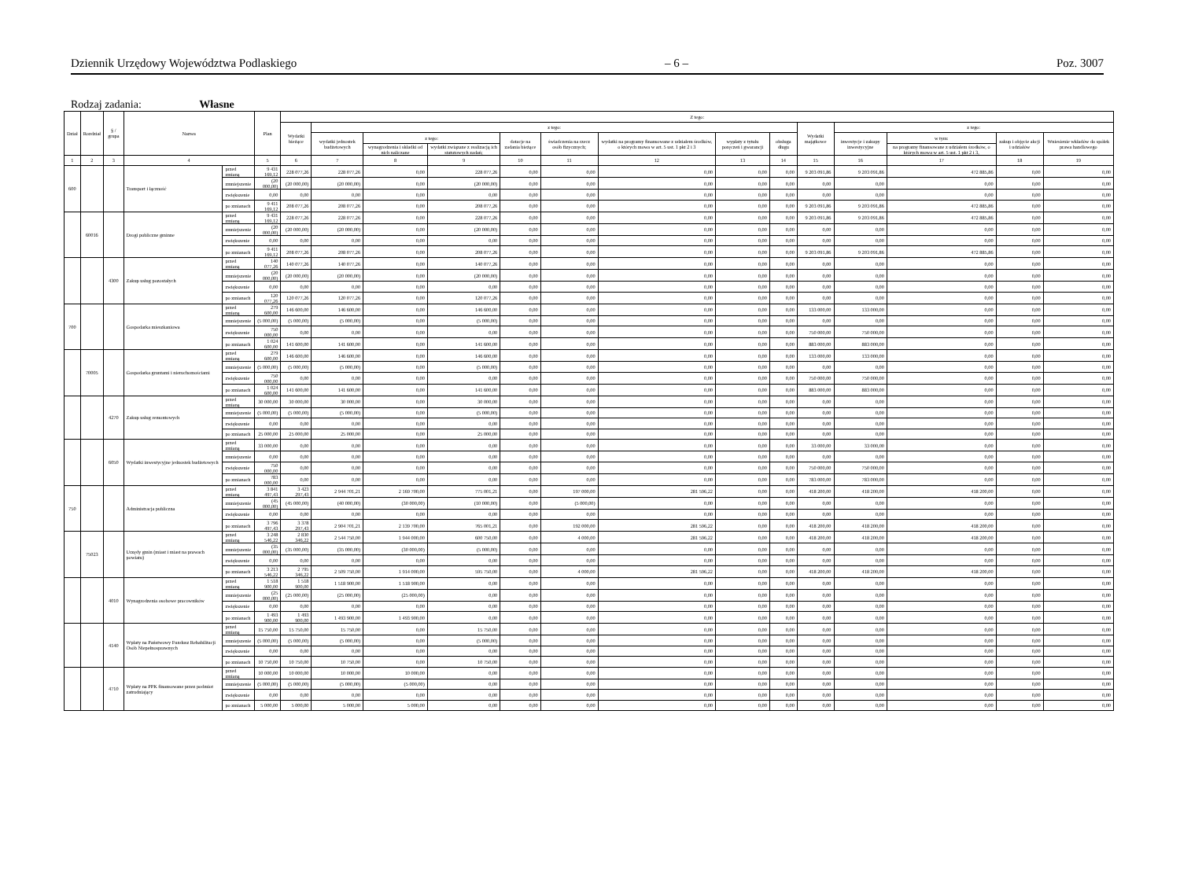Dziennik Urzędowy Województwa Podlaskiego – 6 – Poz. 3007
Rodzaj zadania: Własne
| Dział | Rozdział | § / grupa | Nazwa | | Plan | Z tego: | | | | | | | | | | | | | |
| --- | --- | --- | --- | --- | --- | --- | --- | --- | --- | --- | --- | --- | --- | --- | --- | --- | --- | --- | --- |
| | | | | | | Wydatki bieżące | z tego: | | | | | | | | Wydatki majątkowe | z tego: | | | |
| | | | | | | | wydatki jednostek budżetowych | z tego: | | dotacje na zadania bieżące | świadczenia na rzecz osób fizycznych; | wydatki na programy finansowane z udziałem środków, o których mowa w art. 5 ust. 1 pkt 2 i 3 | wypłaty z tytułu poręczeń i gwarancji | obsługa długu | | inwestycje i zakupy inwestycyjne | w tym: | zakup i objęcie akcji i udziałów | Wniesienie wkładów do spółek prawa handlowego |
| | | | | | | | | wynagrodzenia i składki od nich naliczane | wydatki związane z realizacją ich statutowych zadań; | | | | | | | | na programy finansowane z udziałem środków, o których mowa w art. 5 ust. 1 pkt 2 i 3, | | |
| 1 | 2 | 3 | 4 | | 5 | 6 | 7 | 8 | 9 | 10 | 11 | 12 | 13 | 14 | 15 | 16 | 17 | 18 | 19 |
| 600 | | | Transport i łączność | przed zmianą | 9 431 169,12 | 228 077,26 | 228 077,26 | 0,00 | 228 077,26 | 0,00 | 0,00 | 0,00 | 0,00 | 0,00 | 9 203 091,86 | 9 203 091,86 | 472 885,86 | 0,00 | 0,00 |
| | | | | zmniejszenie | (20 000,00) | (20 000,00) | (20 000,00) | 0,00 | (20 000,00) | 0,00 | 0,00 | 0,00 | 0,00 | 0,00 | 0,00 | 0,00 | 0,00 | 0,00 | 0,00 |
| | | | | zwiększenie | 0,00 | 0,00 | 0,00 | 0,00 | 0,00 | 0,00 | 0,00 | 0,00 | 0,00 | 0,00 | 0,00 | 0,00 | 0,00 | 0,00 | 0,00 |
| | | | | po zmianach | 9 411 169,12 | 208 077,26 | 208 077,26 | 0,00 | 208 077,26 | 0,00 | 0,00 | 0,00 | 0,00 | 0,00 | 9 203 091,86 | 9 203 091,86 | 472 885,86 | 0,00 | 0,00 |
| | 60016 | | Drogi publiczne gminne | przed zmianą | 9 431 169,12 | 228 077,26 | 228 077,26 | 0,00 | 228 077,26 | 0,00 | 0,00 | 0,00 | 0,00 | 0,00 | 9 203 091,86 | 9 203 091,86 | 472 885,86 | 0,00 | 0,00 |
| | | | | zmniejszenie | (20 000,00) | (20 000,00) | (20 000,00) | 0,00 | (20 000,00) | 0,00 | 0,00 | 0,00 | 0,00 | 0,00 | 0,00 | 0,00 | 0,00 | 0,00 | 0,00 |
| | | | | zwiększenie | 0,00 | 0,00 | 0,00 | 0,00 | 0,00 | 0,00 | 0,00 | 0,00 | 0,00 | 0,00 | 0,00 | 0,00 | 0,00 | 0,00 | 0,00 |
| | | | | po zmianach | 9 411 169,12 | 208 077,26 | 208 077,26 | 0,00 | 208 077,26 | 0,00 | 0,00 | 0,00 | 0,00 | 0,00 | 9 203 091,86 | 9 203 091,86 | 472 885,86 | 0,00 | 0,00 |
| | | 4300 | Zakup usług pozostałych | przed zmianą | 140 077,26 | 140 077,26 | 140 077,26 | 0,00 | 140 077,26 | 0,00 | 0,00 | 0,00 | 0,00 | 0,00 | 0,00 | 0,00 | 0,00 | 0,00 | 0,00 |
| | | | | zmniejszenie | (20 000,00) | (20 000,00) | (20 000,00) | 0,00 | (20 000,00) | 0,00 | 0,00 | 0,00 | 0,00 | 0,00 | 0,00 | 0,00 | 0,00 | 0,00 | 0,00 |
| | | | | zwiększenie | 0,00 | 0,00 | 0,00 | 0,00 | 0,00 | 0,00 | 0,00 | 0,00 | 0,00 | 0,00 | 0,00 | 0,00 | 0,00 | 0,00 | 0,00 |
| | | | | po zmianach | 120 077,26 | 120 077,26 | 120 077,26 | 0,00 | 120 077,26 | 0,00 | 0,00 | 0,00 | 0,00 | 0,00 | 0,00 | 0,00 | 0,00 | 0,00 | 0,00 |
| 700 | | | Gospodarka mieszkaniowa | przed zmianą | 279 600,00 | 146 600,00 | 146 600,00 | 0,00 | 146 600,00 | 0,00 | 0,00 | 0,00 | 0,00 | 0,00 | 133 000,00 | 133 000,00 | 0,00 | 0,00 | 0,00 |
| | | | | zmniejszenie | (5 000,00) | (5 000,00) | (5 000,00) | 0,00 | (5 000,00) | 0,00 | 0,00 | 0,00 | 0,00 | 0,00 | 0,00 | 0,00 | 0,00 | 0,00 | 0,00 |
| | | | | zwiększenie | 750 000,00 | 0,00 | 0,00 | 0,00 | 0,00 | 0,00 | 0,00 | 0,00 | 0,00 | 0,00 | 750 000,00 | 750 000,00 | 0,00 | 0,00 | 0,00 |
| | | | | po zmianach | 1 024 600,00 | 141 600,00 | 141 600,00 | 0,00 | 141 600,00 | 0,00 | 0,00 | 0,00 | 0,00 | 0,00 | 883 000,00 | 883 000,00 | 0,00 | 0,00 | 0,00 |
| | 70005 | | Gospodarka gruntami i nieruchomościami | przed zmianą | 279 600,00 | 146 600,00 | 146 600,00 | 0,00 | 146 600,00 | 0,00 | 0,00 | 0,00 | 0,00 | 0,00 | 133 000,00 | 133 000,00 | 0,00 | 0,00 | 0,00 |
| | | | | zmniejszenie | (5 000,00) | (5 000,00) | (5 000,00) | 0,00 | (5 000,00) | 0,00 | 0,00 | 0,00 | 0,00 | 0,00 | 0,00 | 0,00 | 0,00 | 0,00 | 0,00 |
| | | | | zwiększenie | 750 000,00 | 0,00 | 0,00 | 0,00 | 0,00 | 0,00 | 0,00 | 0,00 | 0,00 | 0,00 | 750 000,00 | 750 000,00 | 0,00 | 0,00 | 0,00 |
| | | | | po zmianach | 1 024 600,00 | 141 600,00 | 141 600,00 | 0,00 | 141 600,00 | 0,00 | 0,00 | 0,00 | 0,00 | 0,00 | 883 000,00 | 883 000,00 | 0,00 | 0,00 | 0,00 |
| | | 4270 | Zakup usług remontowych | przed zmianą | 30 000,00 | 30 000,00 | 30 000,00 | 0,00 | 30 000,00 | 0,00 | 0,00 | 0,00 | 0,00 | 0,00 | 0,00 | 0,00 | 0,00 | 0,00 | 0,00 |
| | | | | zmniejszenie | (5 000,00) | (5 000,00) | (5 000,00) | 0,00 | (5 000,00) | 0,00 | 0,00 | 0,00 | 0,00 | 0,00 | 0,00 | 0,00 | 0,00 | 0,00 | 0,00 |
| | | | | zwiększenie | 0,00 | 0,00 | 0,00 | 0,00 | 0,00 | 0,00 | 0,00 | 0,00 | 0,00 | 0,00 | 0,00 | 0,00 | 0,00 | 0,00 | 0,00 |
| | | | | po zmianach | 25 000,00 | 25 000,00 | 25 000,00 | 0,00 | 25 000,00 | 0,00 | 0,00 | 0,00 | 0,00 | 0,00 | 0,00 | 0,00 | 0,00 | 0,00 | 0,00 |
| | | 6050 | Wydatki inwestycyjne jednostek budżetowych | przed zmianą | 33 000,00 | 0,00 | 0,00 | 0,00 | 0,00 | 0,00 | 0,00 | 0,00 | 0,00 | 0,00 | 33 000,00 | 33 000,00 | 0,00 | 0,00 | 0,00 |
| | | | | zmniejszenie | 0,00 | 0,00 | 0,00 | 0,00 | 0,00 | 0,00 | 0,00 | 0,00 | 0,00 | 0,00 | 0,00 | 0,00 | 0,00 | 0,00 | 0,00 |
| | | | | zwiększenie | 750 000,00 | 0,00 | 0,00 | 0,00 | 0,00 | 0,00 | 0,00 | 0,00 | 0,00 | 0,00 | 750 000,00 | 750 000,00 | 0,00 | 0,00 | 0,00 |
| | | | | po zmianach | 783 000,00 | 0,00 | 0,00 | 0,00 | 0,00 | 0,00 | 0,00 | 0,00 | 0,00 | 0,00 | 783 000,00 | 783 000,00 | 0,00 | 0,00 | 0,00 |
| 750 | | | Administracja publiczna | przed zmianą | 3 841 497,43 | 3 423 297,43 | 2 944 701,21 | 2 169 700,00 | 775 001,21 | 0,00 | 197 000,00 | 281 596,22 | 0,00 | 0,00 | 418 200,00 | 418 200,00 | 418 200,00 | 0,00 | 0,00 |
| | | | | zmniejszenie | (45 000,00) | (45 000,00) | (40 000,00) | (30 000,00) | (10 000,00) | 0,00 | (5 000,00) | 0,00 | 0,00 | 0,00 | 0,00 | 0,00 | 0,00 | 0,00 | 0,00 |
| | | | | zwiększenie | 0,00 | 0,00 | 0,00 | 0,00 | 0,00 | 0,00 | 0,00 | 0,00 | 0,00 | 0,00 | 0,00 | 0,00 | 0,00 | 0,00 | 0,00 |
| | | | | po zmianach | 3 796 497,43 | 3 378 297,43 | 2 904 701,21 | 2 139 700,00 | 765 001,21 | 0,00 | 192 000,00 | 281 596,22 | 0,00 | 0,00 | 418 200,00 | 418 200,00 | 418 200,00 | 0,00 | 0,00 |
| | 75023 | | Urzędy gmin (miast i miast na prawach powiatu) | przed zmianą | 3 248 546,22 | 2 830 346,22 | 2 544 750,00 | 1 944 000,00 | 600 750,00 | 0,00 | 4 000,00 | 281 596,22 | 0,00 | 0,00 | 418 200,00 | 418 200,00 | 418 200,00 | 0,00 | 0,00 |
| | | | | zmniejszenie | (35 000,00) | (35 000,00) | (35 000,00) | (30 000,00) | (5 000,00) | 0,00 | 0,00 | 0,00 | 0,00 | 0,00 | 0,00 | 0,00 | 0,00 | 0,00 | 0,00 |
| | | | | zwiększenie | 0,00 | 0,00 | 0,00 | 0,00 | 0,00 | 0,00 | 0,00 | 0,00 | 0,00 | 0,00 | 0,00 | 0,00 | 0,00 | 0,00 | 0,00 |
| | | | | po zmianach | 3 213 546,22 | 2 795 346,22 | 2 509 750,00 | 1 914 000,00 | 595 750,00 | 0,00 | 4 000,00 | 281 596,22 | 0,00 | 0,00 | 418 200,00 | 418 200,00 | 418 200,00 | 0,00 | 0,00 |
| | | 4010 | Wynagrodzenia osobowe pracowników | przed zmianą | 1 518 900,00 | 1 518 900,00 | 1 518 900,00 | 1 518 900,00 | 0,00 | 0,00 | 0,00 | 0,00 | 0,00 | 0,00 | 0,00 | 0,00 | 0,00 | 0,00 | 0,00 |
| | | | | zmniejszenie | (25 000,00) | (25 000,00) | (25 000,00) | (25 000,00) | 0,00 | 0,00 | 0,00 | 0,00 | 0,00 | 0,00 | 0,00 | 0,00 | 0,00 | 0,00 | 0,00 |
| | | | | zwiększenie | 0,00 | 0,00 | 0,00 | 0,00 | 0,00 | 0,00 | 0,00 | 0,00 | 0,00 | 0,00 | 0,00 | 0,00 | 0,00 | 0,00 | 0,00 |
| | | | | po zmianach | 1 493 900,00 | 1 493 900,00 | 1 493 900,00 | 1 493 900,00 | 0,00 | 0,00 | 0,00 | 0,00 | 0,00 | 0,00 | 0,00 | 0,00 | 0,00 | 0,00 | 0,00 |
| | | 4140 | Wpłaty na Państwowy Fundusz Rehabilitacji Osób Niepełnosprawnych | przed zmianą | 15 750,00 | 15 750,00 | 15 750,00 | 0,00 | 15 750,00 | 0,00 | 0,00 | 0,00 | 0,00 | 0,00 | 0,00 | 0,00 | 0,00 | 0,00 | 0,00 |
| | | | | zmniejszenie | (5 000,00) | (5 000,00) | (5 000,00) | 0,00 | (5 000,00) | 0,00 | 0,00 | 0,00 | 0,00 | 0,00 | 0,00 | 0,00 | 0,00 | 0,00 | 0,00 |
| | | | | zwiększenie | 0,00 | 0,00 | 0,00 | 0,00 | 0,00 | 0,00 | 0,00 | 0,00 | 0,00 | 0,00 | 0,00 | 0,00 | 0,00 | 0,00 | 0,00 |
| | | | | po zmianach | 10 750,00 | 10 750,00 | 10 750,00 | 0,00 | 10 750,00 | 0,00 | 0,00 | 0,00 | 0,00 | 0,00 | 0,00 | 0,00 | 0,00 | 0,00 | 0,00 |
| | | 4710 | Wpłaty na PPK finansowane przez podmiot zatrudniający | przed zmianą | 10 000,00 | 10 000,00 | 10 000,00 | 10 000,00 | 0,00 | 0,00 | 0,00 | 0,00 | 0,00 | 0,00 | 0,00 | 0,00 | 0,00 | 0,00 | 0,00 |
| | | | | zmniejszenie | (5 000,00) | (5 000,00) | (5 000,00) | (5 000,00) | 0,00 | 0,00 | 0,00 | 0,00 | 0,00 | 0,00 | 0,00 | 0,00 | 0,00 | 0,00 | 0,00 |
| | | | | zwiększenie | 0,00 | 0,00 | 0,00 | 0,00 | 0,00 | 0,00 | 0,00 | 0,00 | 0,00 | 0,00 | 0,00 | 0,00 | 0,00 | 0,00 | 0,00 |
| | | | | po zmianach | 5 000,00 | 5 000,00 | 5 000,00 | 5 000,00 | 0,00 | 0,00 | 0,00 | 0,00 | 0,00 | 0,00 | 0,00 | 0,00 | 0,00 | 0,00 | 0,00 |